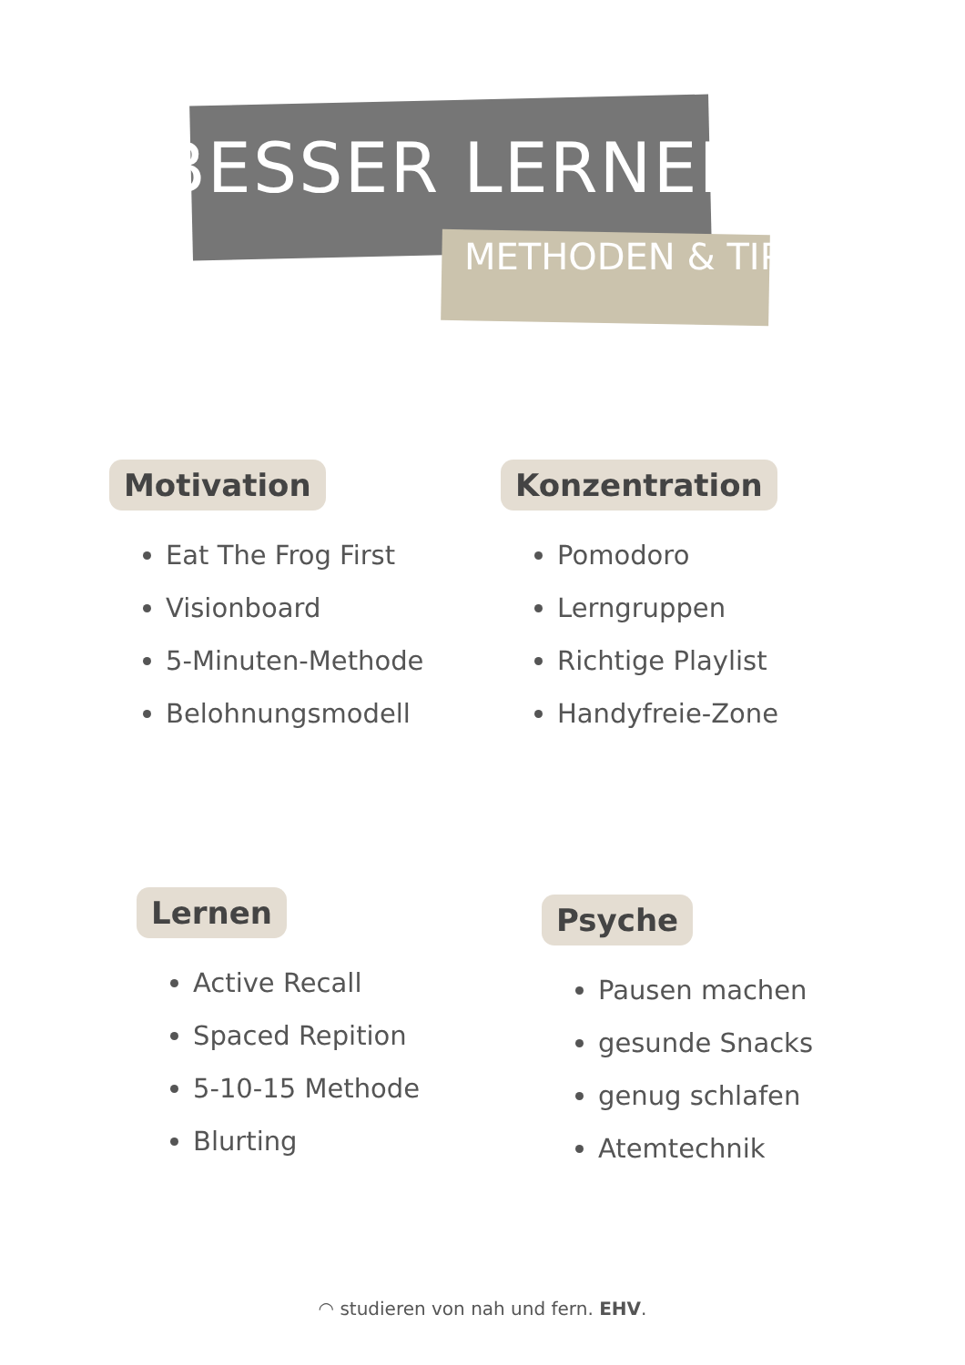BESSER LERNEN
METHODEN & TIPPS
Motivation
Eat The Frog First
Visionboard
5-Minuten-Methode
Belohnungsmodell
Konzentration
Pomodoro
Lerngruppen
Richtige Playlist
Handyfreie-Zone
Lernen
Active Recall
Spaced Repition
5-10-15 Methode
Blurting
Psyche
Pausen machen
gesunde Snacks
genug schlafen
Atemtechnik
◠ studieren von nah und fern. EHV.